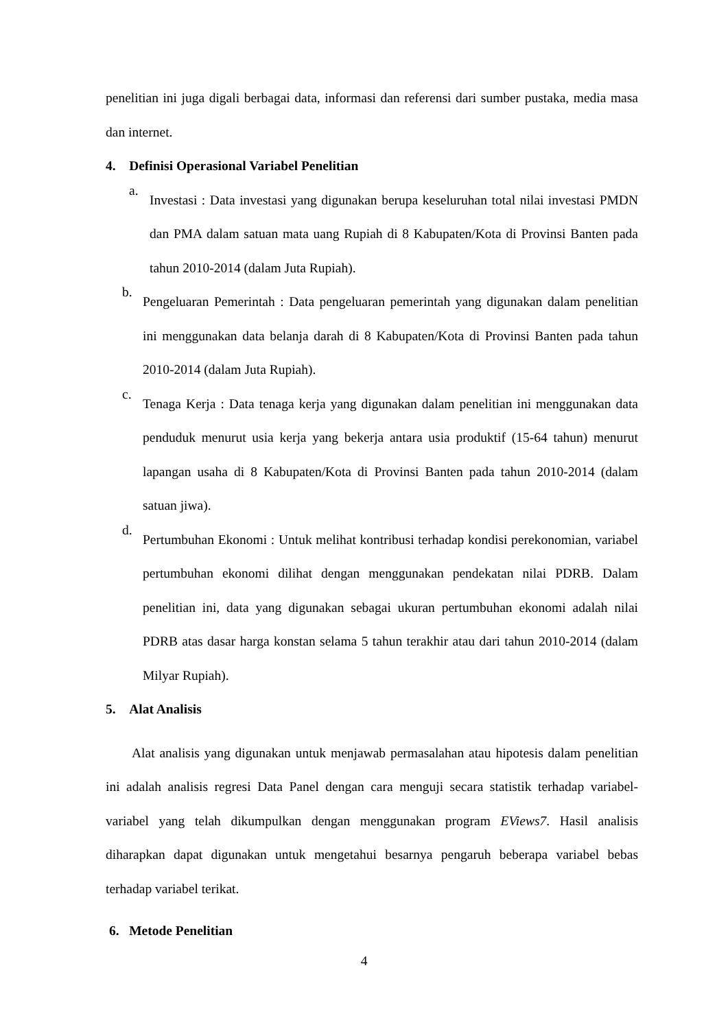penelitian ini juga digali berbagai data, informasi dan referensi dari sumber pustaka, media masa dan internet.
4. Definisi Operasional Variabel Penelitian
a.
Investasi : Data investasi yang digunakan berupa keseluruhan total nilai investasi PMDN dan PMA dalam satuan mata uang Rupiah di 8 Kabupaten/Kota di Provinsi Banten pada tahun 2010-2014 (dalam Juta Rupiah).
b.
Pengeluaran Pemerintah : Data pengeluaran pemerintah yang digunakan dalam penelitian ini menggunakan data belanja darah di 8 Kabupaten/Kota di Provinsi Banten pada tahun 2010-2014 (dalam Juta Rupiah).
c.
Tenaga Kerja : Data tenaga kerja yang digunakan dalam penelitian ini menggunakan data penduduk menurut usia kerja yang bekerja antara usia produktif (15-64 tahun) menurut lapangan usaha di 8 Kabupaten/Kota di Provinsi Banten pada tahun 2010-2014 (dalam satuan jiwa).
d.
Pertumbuhan Ekonomi : Untuk melihat kontribusi terhadap kondisi perekonomian, variabel pertumbuhan ekonomi dilihat dengan menggunakan pendekatan nilai PDRB. Dalam penelitian ini, data yang digunakan sebagai ukuran pertumbuhan ekonomi adalah nilai PDRB atas dasar harga konstan selama 5 tahun terakhir atau dari tahun 2010-2014 (dalam Milyar Rupiah).
5. Alat Analisis
Alat analisis yang digunakan untuk menjawab permasalahan atau hipotesis dalam penelitian ini adalah analisis regresi Data Panel dengan cara menguji secara statistik terhadap variabel-variabel yang telah dikumpulkan dengan menggunakan program EViews7. Hasil analisis diharapkan dapat digunakan untuk mengetahui besarnya pengaruh beberapa variabel bebas terhadap variabel terikat.
6. Metode Penelitian
4